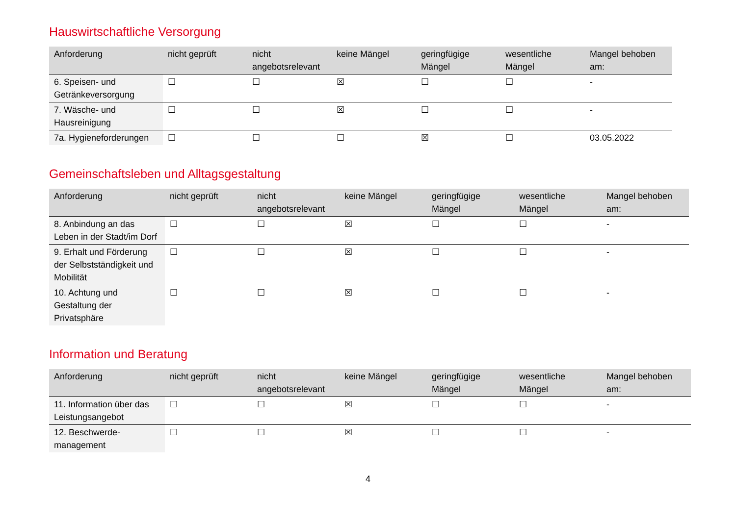Hauswirtschaftliche Versorgung
| Anforderung | nicht geprüft | nicht angebotsrelevant | keine Mängel | geringfügige Mängel | wesentliche Mängel | Mangel behoben am: |
| --- | --- | --- | --- | --- | --- | --- |
| 6. Speisen- und Getränkeversorgung | ☐ | ☐ | ☒ | ☐ | ☐ | - |
| 7. Wäsche- und Hausreinigung | ☐ | ☐ | ☒ | ☐ | ☐ | - |
| 7a. Hygieneforderungen | ☐ | ☐ | ☐ | ☒ | ☐ | 03.05.2022 |
Gemeinschaftsleben und Alltagsgestaltung
| Anforderung | nicht geprüft | nicht angebotsrelevant | keine Mängel | geringfügige Mängel | wesentliche Mängel | Mangel behoben am: |
| --- | --- | --- | --- | --- | --- | --- |
| 8. Anbindung an das Leben in der Stadt/im Dorf | ☐ | ☐ | ☒ | ☐ | ☐ | - |
| 9. Erhalt und Förderung der Selbstständigkeit und Mobilität | ☐ | ☐ | ☒ | ☐ | ☐ | - |
| 10. Achtung und Gestaltung der Privatsphäre | ☐ | ☐ | ☒ | ☐ | ☐ | - |
Information und Beratung
| Anforderung | nicht geprüft | nicht angebotsrelevant | keine Mängel | geringfügige Mängel | wesentliche Mängel | Mangel behoben am: |
| --- | --- | --- | --- | --- | --- | --- |
| 11. Information über das Leistungsangebot | ☐ | ☐ | ☒ | ☐ | ☐ | - |
| 12. Beschwerde-management | ☐ | ☐ | ☒ | ☐ | ☐ | - |
4